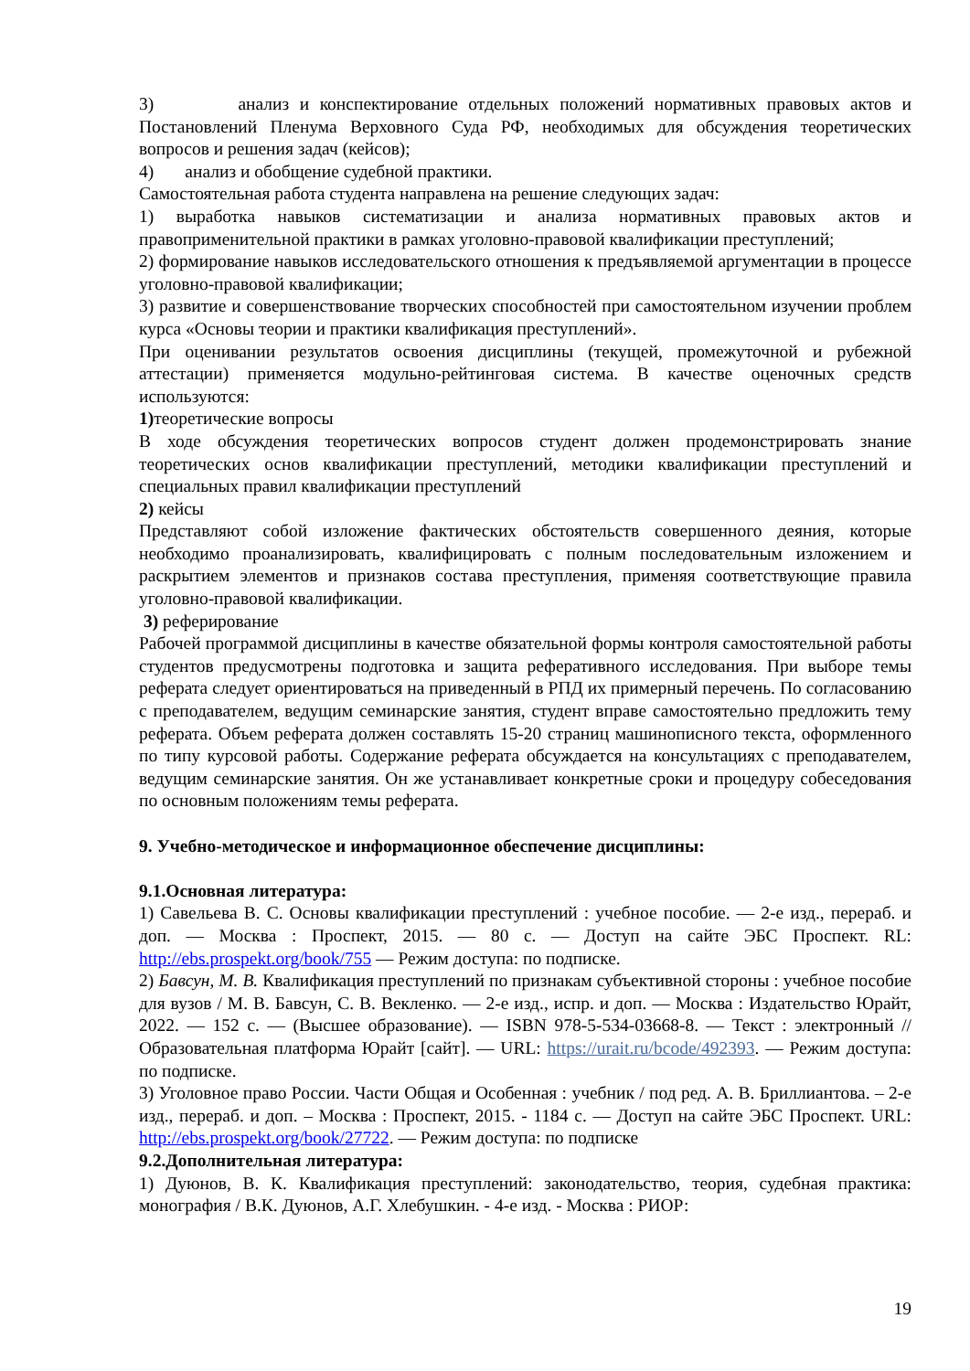3) анализ и конспектирование отдельных положений нормативных правовых актов и Постановлений Пленума Верховного Суда РФ, необходимых для обсуждения теоретических вопросов и решения задач (кейсов);
4) анализ и обобщение судебной практики.
Самостоятельная работа студента направлена на решение следующих задач:
1) выработка навыков систематизации и анализа нормативных правовых актов и правоприменительной практики в рамках уголовно-правовой квалификации преступлений;
2) формирование навыков исследовательского отношения к предъявляемой аргументации в процессе уголовно-правовой квалификации;
3) развитие и совершенствование творческих способностей при самостоятельном изучении проблем курса «Основы теории и практики квалификация преступлений».
При оценивании результатов освоения дисциплины (текущей, промежуточной и рубежной аттестации) применяется модульно-рейтинговая система. В качестве оценочных средств используются:
1) теоретические вопросы
В ходе обсуждения теоретических вопросов студент должен продемонстрировать знание теоретических основ квалификации преступлений, методики квалификации преступлений и специальных правил квалификации преступлений
2) кейсы
Представляют собой изложение фактических обстоятельств совершенного деяния, которые необходимо проанализировать, квалифицировать с полным последовательным изложением и раскрытием элементов и признаков состава преступления, применяя соответствующие правила уголовно-правовой квалификации.
3) реферирование
Рабочей программой дисциплины в качестве обязательной формы контроля самостоятельной работы студентов предусмотрены подготовка и защита реферативного исследования. При выборе темы реферата следует ориентироваться на приведенный в РПД их примерный перечень. По согласованию с преподавателем, ведущим семинарские занятия, студент вправе самостоятельно предложить тему реферата. Объем реферата должен составлять 15-20 страниц машинописного текста, оформленного по типу курсовой работы. Содержание реферата обсуждается на консультациях с преподавателем, ведущим семинарские занятия. Он же устанавливает конкретные сроки и процедуру собеседования по основным положениям темы реферата.
9. Учебно-методическое и информационное обеспечение дисциплины:
9.1.Основная литература:
1) Савельева В. С. Основы квалификации преступлений : учебное пособие. — 2-е изд., перераб. и доп. — Москва : Проспект, 2015. — 80 с. — Доступ на сайте ЭБС Проспект. RL: http://ebs.prospekt.org/book/755 — Режим доступа: по подписке.
2) Бавсун, М. В. Квалификация преступлений по признакам субъективной стороны : учебное пособие для вузов / М. В. Бавсун, С. В. Векленко. — 2-е изд., испр. и доп. — Москва : Издательство Юрайт, 2022. — 152 с. — (Высшее образование). — ISBN 978-5-534-03668-8. — Текст : электронный // Образовательная платформа Юрайт [сайт]. — URL: https://urait.ru/bcode/492393. — Режим доступа: по подписке.
3) Уголовное право России. Части Общая и Особенная : учебник / под ред. А. В. Бриллиантова. – 2-е изд., перераб. и доп. – Москва : Проспект, 2015. - 1184 с. — Доступ на сайте ЭБС Проспект. URL: http://ebs.prospekt.org/book/27722. — Режим доступа: по подписке
9.2.Дополнительная литература:
1) Дуюнов, В. К. Квалификация преступлений: законодательство, теория, судебная практика: монография / В.К. Дуюнов, А.Г. Хлебушкин. - 4-е изд. - Москва : РИОР:
19